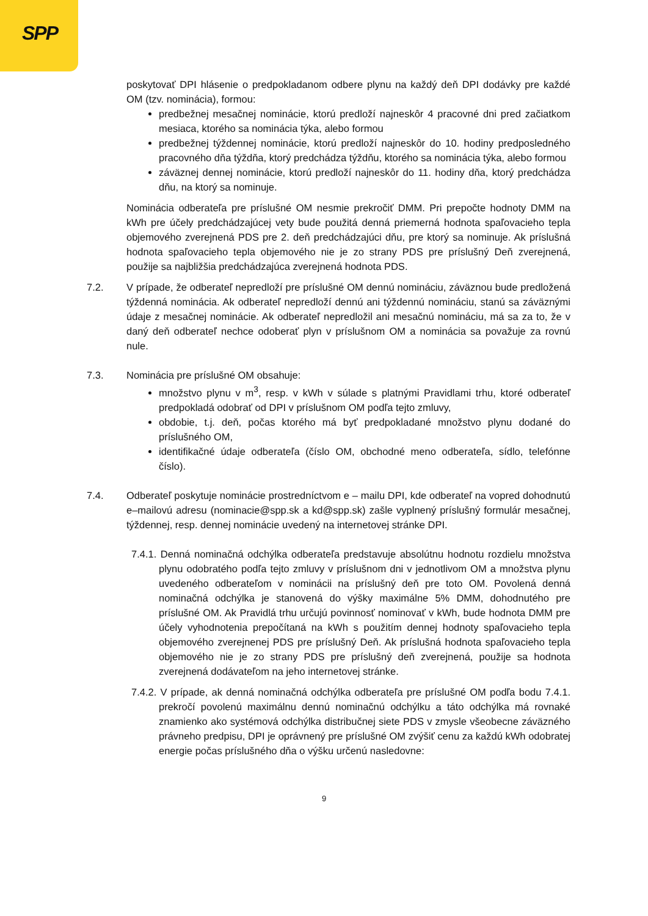SPP
poskytovať DPI hlásenie o predpokladanom odbere plynu na každý deň DPI dodávky pre každé OM (tzv. nominácia), formou:
predbežnej mesačnej nominácie, ktorú predloží najneskôr 4 pracovné dni pred začiatkom mesiaca, ktorého sa nominácia týka, alebo formou
predbežnej týždennej nominácie, ktorú predloží najneskôr do 10. hodiny predposledného pracovného dňa týždňa, ktorý predchádza týždňu, ktorého sa nominácia týka, alebo formou
záväznej dennej nominácie, ktorú predloží najneskôr do 11. hodiny dňa, ktorý predchádza dňu, na ktorý sa nominuje.
Nominácia odberateľa pre príslušné OM nesmie prekročiť DMM. Pri prepočte hodnoty DMM na kWh pre účely predchádzajúcej vety bude použitá denná priemerná hodnota spaľovacieho tepla objemového zverejnená PDS pre 2. deň predchádzajúci dňu, pre ktorý sa nominuje. Ak príslušná hodnota spaľovacieho tepla objemového nie je zo strany PDS pre príslušný Deň zverejnená, použije sa najbližšia predchádzajúca zverejnená hodnota PDS.
7.2. V prípade, že odberateľ nepredloží pre príslušné OM dennú nomináciu, záväznou bude predložená týždenná nominácia. Ak odberateľ nepredloží dennú ani týždennú nomináciu, stanú sa záväznými údaje z mesačnej nominácie. Ak odberateľ nepredložil ani mesačnú nomináciu, má sa za to, že v daný deň odberateľ nechce odoberať plyn v príslušnom OM a nominácia sa považuje za rovnú nule.
7.3. Nominácia pre príslušné OM obsahuje:
množstvo plynu v m<sup>3</sup>, resp. v kWh v súlade s platnými Pravidlami trhu, ktoré odberateľ predpokladá odobrať od DPI v príslušnom OM podľa tejto zmluvy,
obdobie, t.j. deň, počas ktorého má byť predpokladané množstvo plynu dodané do príslušného OM,
identifikačné údaje odberateľa (číslo OM, obchodné meno odberateľa, sídlo, telefónne číslo).
7.4. Odberateľ poskytuje nominácie prostredníctvom e – mailu DPI, kde odberateľ na vopred dohodnutú e–mailovú adresu (nominacie@spp.sk a kd@spp.sk) zašle vyplnený príslušný formulár mesačnej, týždennej, resp. dennej nominácie uvedený na internetovej stránke DPI.
7.4.1. Denná nominačná odchýlka odberateľa predstavuje absolútnu hodnotu rozdielu množstva plynu odobratého podľa tejto zmluvy v príslušnom dni v jednotlivom OM a množstva plynu uvedeného odberateľom v nominácii na príslušný deň pre toto OM. Povolená denná nominačná odchýlka je stanovená do výšky maximálne 5% DMM, dohodnutého pre príslušné OM. Ak Pravidlá trhu určujú povinnosť nominovať v kWh, bude hodnota DMM pre účely vyhodnotenia prepočítaná na kWh s použitím dennej hodnoty spaľovacieho tepla objemového zverejnenej PDS pre príslušný Deň. Ak príslušná hodnota spaľovacieho tepla objemového nie je zo strany PDS pre príslušný deň zverejnená, použije sa hodnota zverejnená dodávateľom na jeho internetovej stránke.
7.4.2. V prípade, ak denná nominačná odchýlka odberateľa pre príslušné OM podľa bodu 7.4.1. prekročí povolenú maximálnu dennú nominačnú odchýlku a táto odchýlka má rovnaké znamienko ako systémová odchýlka distribučnej siete PDS v zmysle všeobecne záväzného právneho predpisu, DPI je oprávnený pre príslušné OM zvýšiť cenu za každú kWh odobratej energie počas príslušného dňa o výšku určenú nasledovne:
9